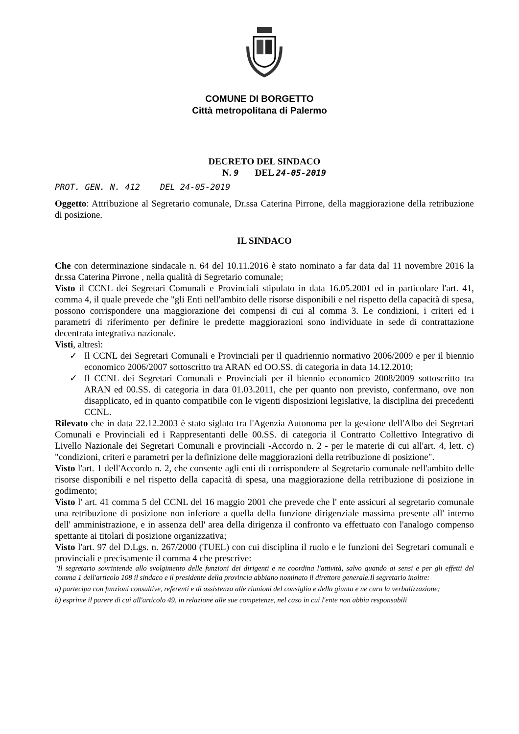COMUNE DI BORGETTO
Città metropolitana di Palermo
DECRETO DEL SINDACO
N. 9 DEL 24-05-2019
PROT. GEN. N. 412 DEL 24-05-2019
Oggetto: Attribuzione al Segretario comunale, Dr.ssa Caterina Pirrone, della maggiorazione della retribuzione di posizione.
IL SINDACO
Che con determinazione sindacale n. 64 del 10.11.2016 è stato nominato a far data dal 11 novembre 2016 la dr.ssa Caterina Pirrone , nella qualità di Segretario comunale;
Visto il CCNL dei Segretari Comunali e Provinciali stipulato in data 16.05.2001 ed in particolare l'art. 41, comma 4, il quale prevede che "gli Enti nell'ambito delle risorse disponibili e nel rispetto della capacità di spesa, possono corrispondere una maggiorazione dei compensi di cui al comma 3. Le condizioni, i criteri ed i parametri di riferimento per definire le predette maggiorazioni sono individuate in sede di contrattazione decentrata integrativa nazionale.
Visti, altresì:
✓ Il CCNL dei Segretari Comunali e Provinciali per il quadriennio normativo 2006/2009 e per il biennio economico 2006/2007 sottoscritto tra ARAN ed OO.SS. di categoria in data 14.12.2010;
✓ Il CCNL dei Segretari Comunali e Provinciali per il biennio economico 2008/2009 sottoscritto tra ARAN ed 00.SS. di categoria in data 01.03.2011, che per quanto non previsto, confermano, ove non disapplicato, ed in quanto compatibile con le vigenti disposizioni legislative, la disciplina dei precedenti CCNL.
Rilevato che in data 22.12.2003 è stato siglato tra l'Agenzia Autonoma per la gestione dell'Albo dei Segretari Comunali e Provinciali ed i Rappresentanti delle 00.SS. di categoria il Contratto Collettivo Integrativo di Livello Nazionale dei Segretari Comunali e provinciali -Accordo n. 2 - per le materie di cui all'art. 4, lett. c) "condizioni, criteri e parametri per la definizione delle maggiorazioni della retribuzione di posizione".
Visto l'art. 1 dell'Accordo n. 2, che consente agli enti di corrispondere al Segretario comunale nell'ambito delle risorse disponibili e nel rispetto della capacità di spesa, una maggiorazione della retribuzione di posizione in godimento;
Visto l' art. 41 comma 5 del CCNL del 16 maggio 2001 che prevede che l' ente assicuri al segretario comunale una retribuzione di posizione non inferiore a quella della funzione dirigenziale massima presente all' interno dell' amministrazione, e in assenza dell' area della dirigenza il confronto va effettuato con l'analogo compenso spettante ai titolari di posizione organizzativa;
Visto l'art. 97 del D.Lgs. n. 267/2000 (TUEL) con cui disciplina il ruolo e le funzioni dei Segretari comunali e provinciali e precisamente il comma 4 che prescrive:
"Il segretario sovrintende allo svolgimento delle funzioni dei dirigenti e ne coordina l'attività, salvo quando ai sensi e per gli effetti del comma 1 dell'articolo 108 il sindaco e il presidente della provincia abbiano nominato il direttore generale.Il segretario inoltre:
a) partecipa con funzioni consultive, referenti e di assistenza alle riunioni del consiglio e della giunta e ne cura la verbalizzazione;
b) esprime il parere di cui all'articolo 49, in relazione alle sue competenze, nel caso in cui l'ente non abbia responsabili